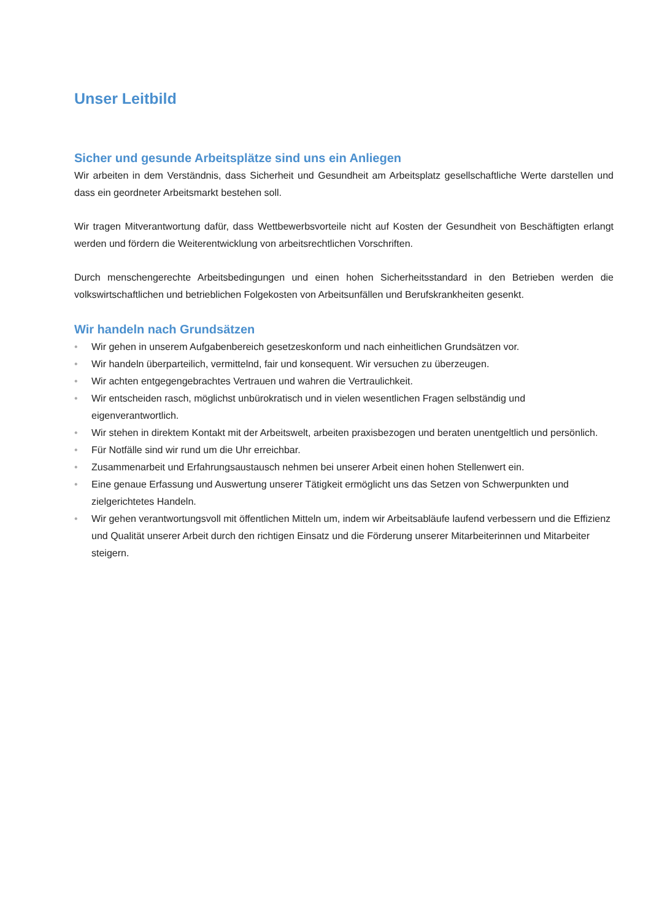Unser Leitbild
Sicher und gesunde Arbeitsplätze sind uns ein Anliegen
Wir arbeiten in dem Verständnis, dass Sicherheit und Gesundheit am Arbeitsplatz gesellschaftliche Werte darstellen und dass ein geordneter Arbeitsmarkt bestehen soll.
Wir tragen Mitverantwortung dafür, dass Wettbewerbsvorteile nicht auf Kosten der Gesundheit von Beschäftigten erlangt werden und fördern die Weiterentwicklung von arbeitsrechtlichen Vorschriften.
Durch menschengerechte Arbeitsbedingungen und einen hohen Sicherheitsstandard in den Betrieben werden die volkswirtschaftlichen und betrieblichen Folgekosten von Arbeitsunfällen und Berufskrankheiten gesenkt.
Wir handeln nach Grundsätzen
• Wir gehen in unserem Aufgabenbereich gesetzeskonform und nach einheitlichen Grundsätzen vor.
• Wir handeln überparteilich, vermittelnd, fair und konsequent. Wir versuchen zu überzeugen.
• Wir achten entgegengebrachtes Vertrauen und wahren die Vertraulichkeit.
• Wir entscheiden rasch, möglichst unbürokratisch und in vielen wesentlichen Fragen selbständig und eigenverantwortlich.
• Wir stehen in direktem Kontakt mit der Arbeitswelt, arbeiten praxisbezogen und beraten unentgeltlich und persönlich.
• Für Notfälle sind wir rund um die Uhr erreichbar.
• Zusammenarbeit und Erfahrungsaustausch nehmen bei unserer Arbeit einen hohen Stellenwert ein.
• Eine genaue Erfassung und Auswertung unserer Tätigkeit ermöglicht uns das Setzen von Schwerpunkten und zielgerichtetes Handeln.
• Wir gehen verantwortungsvoll mit öffentlichen Mitteln um, indem wir Arbeitsabläufe laufend verbessern und die Effizienz und Qualität unserer Arbeit durch den richtigen Einsatz und die Förderung unserer Mitarbeiterinnen und Mitarbeiter steigern.